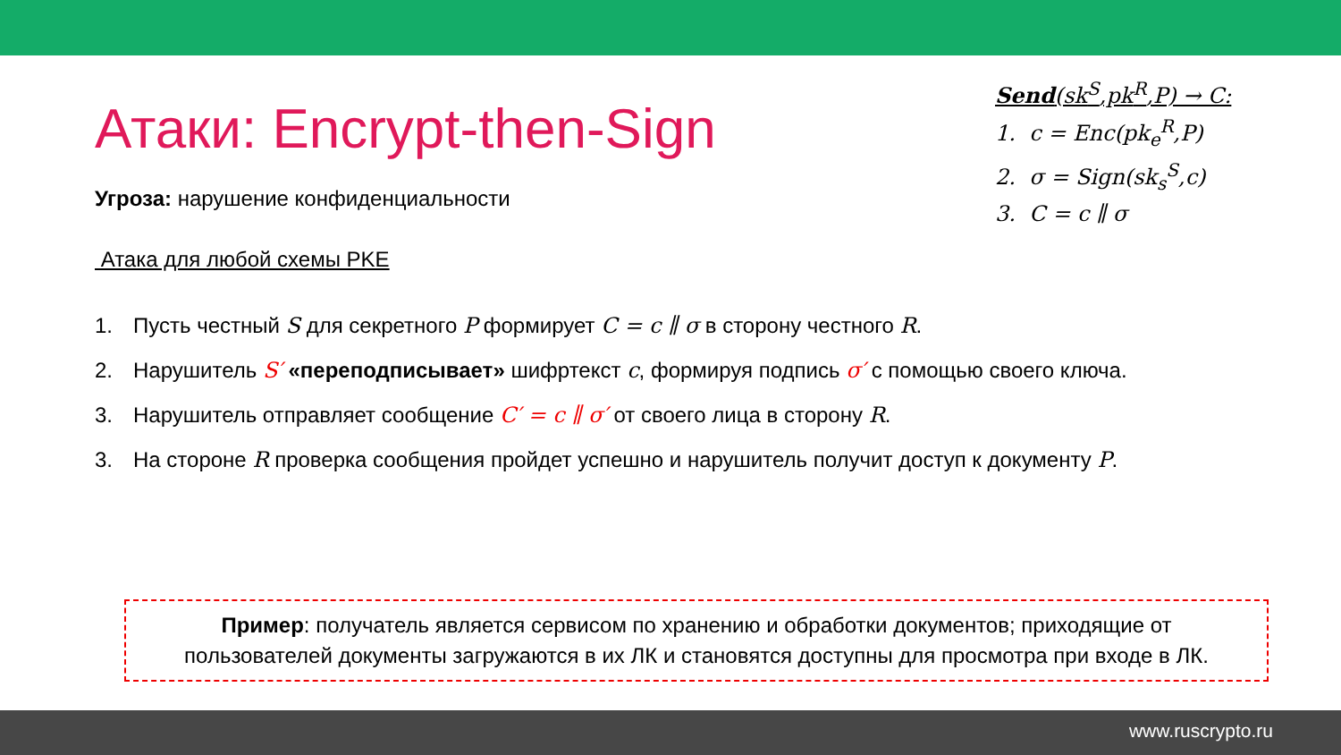Send(sk<sup>S</sup>,pk<sup>R</sup>,P) → C:
1. c = Enc(pk<sub>e</sub><sup>R</sup>,P)
2. σ = Sign(sk<sub>s</sub><sup>S</sup>,c)
3. C = c ∥ σ
Атаки: Encrypt-then-Sign
Угроза: нарушение конфиденциальности
Атака для любой схемы PKE
1. Пусть честный S для секретного P формирует C = c ∥ σ в сторону честного R.
2. Нарушитель S′ «переподписывает» шифртекст c, формируя подпись σ′ с помощью своего ключа.
3. Нарушитель отправляет сообщение C′ = c ∥ σ′ от своего лица в сторону R.
3. На стороне R проверка сообщения пройдет успешно и нарушитель получит доступ к документу P.
Пример: получатель является сервисом по хранению и обработки документов; приходящие от
пользователей документы загружаются в их ЛК и становятся доступны для просмотра при входе в ЛК.
www.ruscrypto.ru